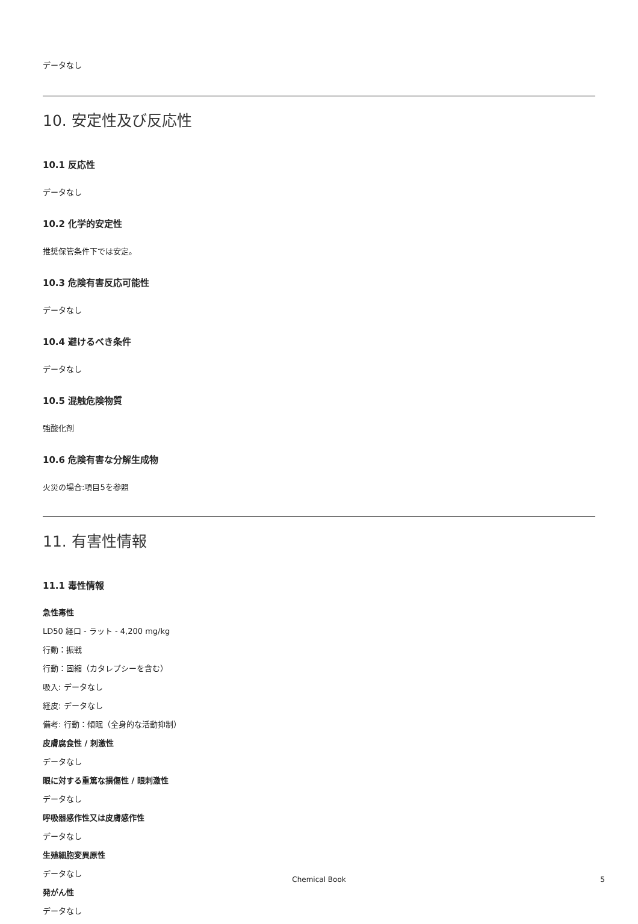データなし
10. 安定性及び反応性
10.1 反応性
データなし
10.2 化学的安定性
推奨保管条件下では安定。
10.3 危険有害反応可能性
データなし
10.4 避けるべき条件
データなし
10.5 混触危険物質
強酸化剤
10.6 危険有害な分解生成物
火災の場合:項目5を参照
11. 有害性情報
11.1 毒性情報
急性毒性
LD50 経口 - ラット - 4,200 mg/kg
行動：振戦
行動：固縮（カタレプシーを含む）
吸入: データなし
経皮: データなし
備考: 行動：傾眠（全身的な活動抑制）
皮膚腐食性 / 刺激性
データなし
眼に対する重篤な損傷性 / 眼刺激性
データなし
呼吸器感作性又は皮膚感作性
データなし
生殖細胞変異原性
データなし
発がん性
データなし
Chemical Book 5